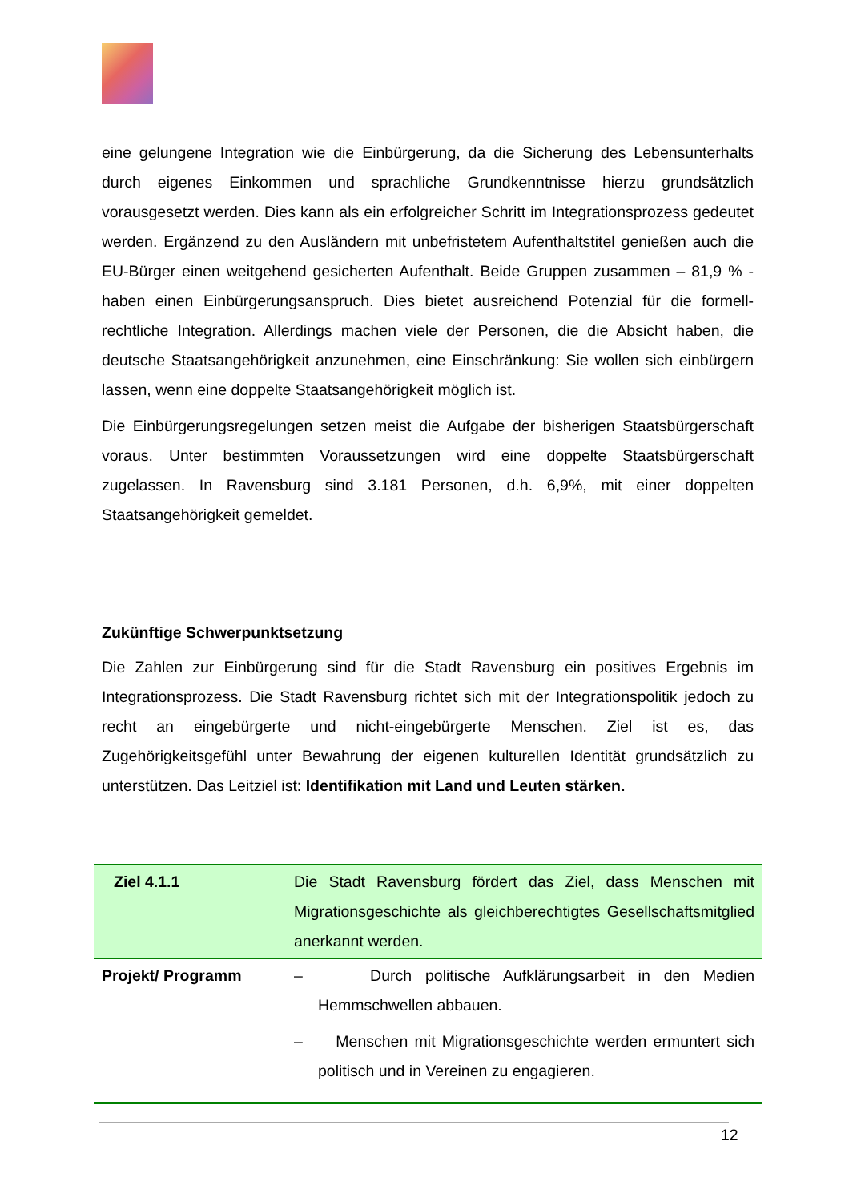eine gelungene Integration wie die Einbürgerung, da die Sicherung des Lebensunterhalts durch eigenes Einkommen und sprachliche Grundkenntnisse hierzu grundsätzlich vorausgesetzt werden. Dies kann als ein erfolgreicher Schritt im Integrationsprozess gedeutet werden. Ergänzend zu den Ausländern mit unbefristetem Aufenthaltstitel genießen auch die EU-Bürger einen weitgehend gesicherten Aufenthalt. Beide Gruppen zusammen – 81,9 % - haben einen Einbürgerungsanspruch. Dies bietet ausreichend Potenzial für die formell-rechtliche Integration. Allerdings machen viele der Personen, die die Absicht haben, die deutsche Staatsangehörigkeit anzunehmen, eine Einschränkung: Sie wollen sich einbürgern lassen, wenn eine doppelte Staatsangehörigkeit möglich ist.
Die Einbürgerungsregelungen setzen meist die Aufgabe der bisherigen Staatsbürgerschaft voraus. Unter bestimmten Voraussetzungen wird eine doppelte Staatsbürgerschaft zugelassen. In Ravensburg sind 3.181 Personen, d.h. 6,9%, mit einer doppelten Staatsangehörigkeit gemeldet.
Zukünftige Schwerpunktsetzung
Die Zahlen zur Einbürgerung sind für die Stadt Ravensburg ein positives Ergebnis im Integrationsprozess. Die Stadt Ravensburg richtet sich mit der Integrationspolitik jedoch zu recht an eingebürgerte und nicht-eingebürgerte Menschen. Ziel ist es, das Zugehörigkeitsgefühl unter Bewahrung der eigenen kulturellen Identität grundsätzlich zu unterstützen. Das Leitziel ist: Identifikation mit Land und Leuten stärken.
| Ziel 4.1.1 | Die Stadt Ravensburg fördert das Ziel, dass Menschen mit Migrationsgeschichte als gleichberechtigtes Gesellschaftsmitglied anerkannt werden. |
| Projekt/ Programm | – Durch politische Aufklärungsarbeit in den Medien Hemmschwellen abbauen. – Menschen mit Migrationsgeschichte werden ermuntert sich politisch und in Vereinen zu engagieren. |
12